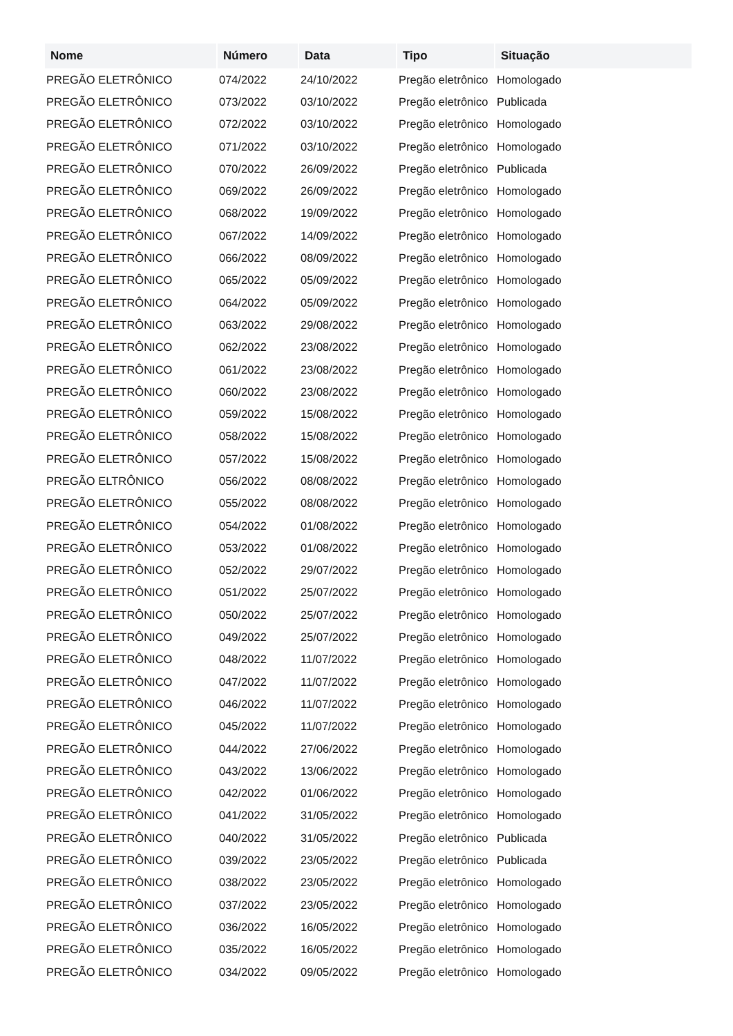| Nome | Número | Data | Tipo | Situação |
| --- | --- | --- | --- | --- |
| PREGÃO ELETRÔNICO | 074/2022 | 24/10/2022 | Pregão eletrônico | Homologado |
| PREGÃO ELETRÔNICO | 073/2022 | 03/10/2022 | Pregão eletrônico | Publicada |
| PREGÃO ELETRÔNICO | 072/2022 | 03/10/2022 | Pregão eletrônico | Homologado |
| PREGÃO ELETRÔNICO | 071/2022 | 03/10/2022 | Pregão eletrônico | Homologado |
| PREGÃO ELETRÔNICO | 070/2022 | 26/09/2022 | Pregão eletrônico | Publicada |
| PREGÃO ELETRÔNICO | 069/2022 | 26/09/2022 | Pregão eletrônico | Homologado |
| PREGÃO ELETRÔNICO | 068/2022 | 19/09/2022 | Pregão eletrônico | Homologado |
| PREGÃO ELETRÔNICO | 067/2022 | 14/09/2022 | Pregão eletrônico | Homologado |
| PREGÃO ELETRÔNICO | 066/2022 | 08/09/2022 | Pregão eletrônico | Homologado |
| PREGÃO ELETRÔNICO | 065/2022 | 05/09/2022 | Pregão eletrônico | Homologado |
| PREGÃO ELETRÔNICO | 064/2022 | 05/09/2022 | Pregão eletrônico | Homologado |
| PREGÃO ELETRÔNICO | 063/2022 | 29/08/2022 | Pregão eletrônico | Homologado |
| PREGÃO ELETRÔNICO | 062/2022 | 23/08/2022 | Pregão eletrônico | Homologado |
| PREGÃO ELETRÔNICO | 061/2022 | 23/08/2022 | Pregão eletrônico | Homologado |
| PREGÃO ELETRÔNICO | 060/2022 | 23/08/2022 | Pregão eletrônico | Homologado |
| PREGÃO ELETRÔNICO | 059/2022 | 15/08/2022 | Pregão eletrônico | Homologado |
| PREGÃO ELETRÔNICO | 058/2022 | 15/08/2022 | Pregão eletrônico | Homologado |
| PREGÃO ELETRÔNICO | 057/2022 | 15/08/2022 | Pregão eletrônico | Homologado |
| PREGÃO ELTRÔNICO | 056/2022 | 08/08/2022 | Pregão eletrônico | Homologado |
| PREGÃO ELETRÔNICO | 055/2022 | 08/08/2022 | Pregão eletrônico | Homologado |
| PREGÃO ELETRÔNICO | 054/2022 | 01/08/2022 | Pregão eletrônico | Homologado |
| PREGÃO ELETRÔNICO | 053/2022 | 01/08/2022 | Pregão eletrônico | Homologado |
| PREGÃO ELETRÔNICO | 052/2022 | 29/07/2022 | Pregão eletrônico | Homologado |
| PREGÃO ELETRÔNICO | 051/2022 | 25/07/2022 | Pregão eletrônico | Homologado |
| PREGÃO ELETRÔNICO | 050/2022 | 25/07/2022 | Pregão eletrônico | Homologado |
| PREGÃO ELETRÔNICO | 049/2022 | 25/07/2022 | Pregão eletrônico | Homologado |
| PREGÃO ELETRÔNICO | 048/2022 | 11/07/2022 | Pregão eletrônico | Homologado |
| PREGÃO ELETRÔNICO | 047/2022 | 11/07/2022 | Pregão eletrônico | Homologado |
| PREGÃO ELETRÔNICO | 046/2022 | 11/07/2022 | Pregão eletrônico | Homologado |
| PREGÃO ELETRÔNICO | 045/2022 | 11/07/2022 | Pregão eletrônico | Homologado |
| PREGÃO ELETRÔNICO | 044/2022 | 27/06/2022 | Pregão eletrônico | Homologado |
| PREGÃO ELETRÔNICO | 043/2022 | 13/06/2022 | Pregão eletrônico | Homologado |
| PREGÃO ELETRÔNICO | 042/2022 | 01/06/2022 | Pregão eletrônico | Homologado |
| PREGÃO ELETRÔNICO | 041/2022 | 31/05/2022 | Pregão eletrônico | Homologado |
| PREGÃO ELETRÔNICO | 040/2022 | 31/05/2022 | Pregão eletrônico | Publicada |
| PREGÃO ELETRÔNICO | 039/2022 | 23/05/2022 | Pregão eletrônico | Publicada |
| PREGÃO ELETRÔNICO | 038/2022 | 23/05/2022 | Pregão eletrônico | Homologado |
| PREGÃO ELETRÔNICO | 037/2022 | 23/05/2022 | Pregão eletrônico | Homologado |
| PREGÃO ELETRÔNICO | 036/2022 | 16/05/2022 | Pregão eletrônico | Homologado |
| PREGÃO ELETRÔNICO | 035/2022 | 16/05/2022 | Pregão eletrônico | Homologado |
| PREGÃO ELETRÔNICO | 034/2022 | 09/05/2022 | Pregão eletrônico | Homologado |